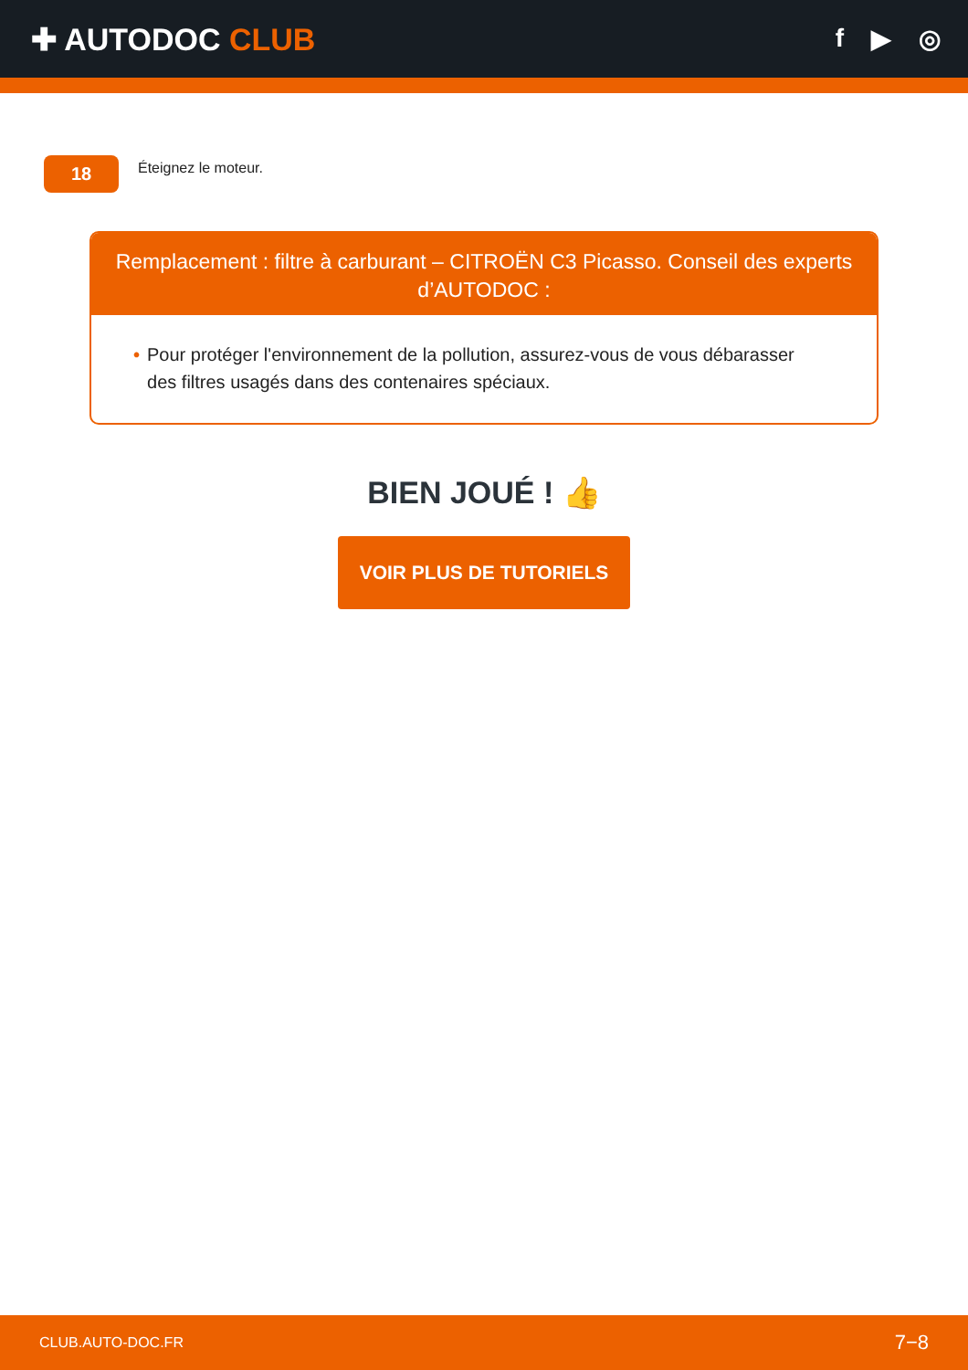✚ AUTODOC CLUB
f ▶ ◎
18
Éteignez le moteur.
Remplacement : filtre à carburant – CITROËN C3 Picasso. Conseil des experts d’AUTODOC :
• Pour protéger l'environnement de la pollution, assurez-vous de vous débarasser des filtres usagés dans des contenaires spéciaux.
BIEN JOUÉ ! 👍
VOIR PLUS DE TUTORIELS
CLUB.AUTO-DOC.FR 7−8